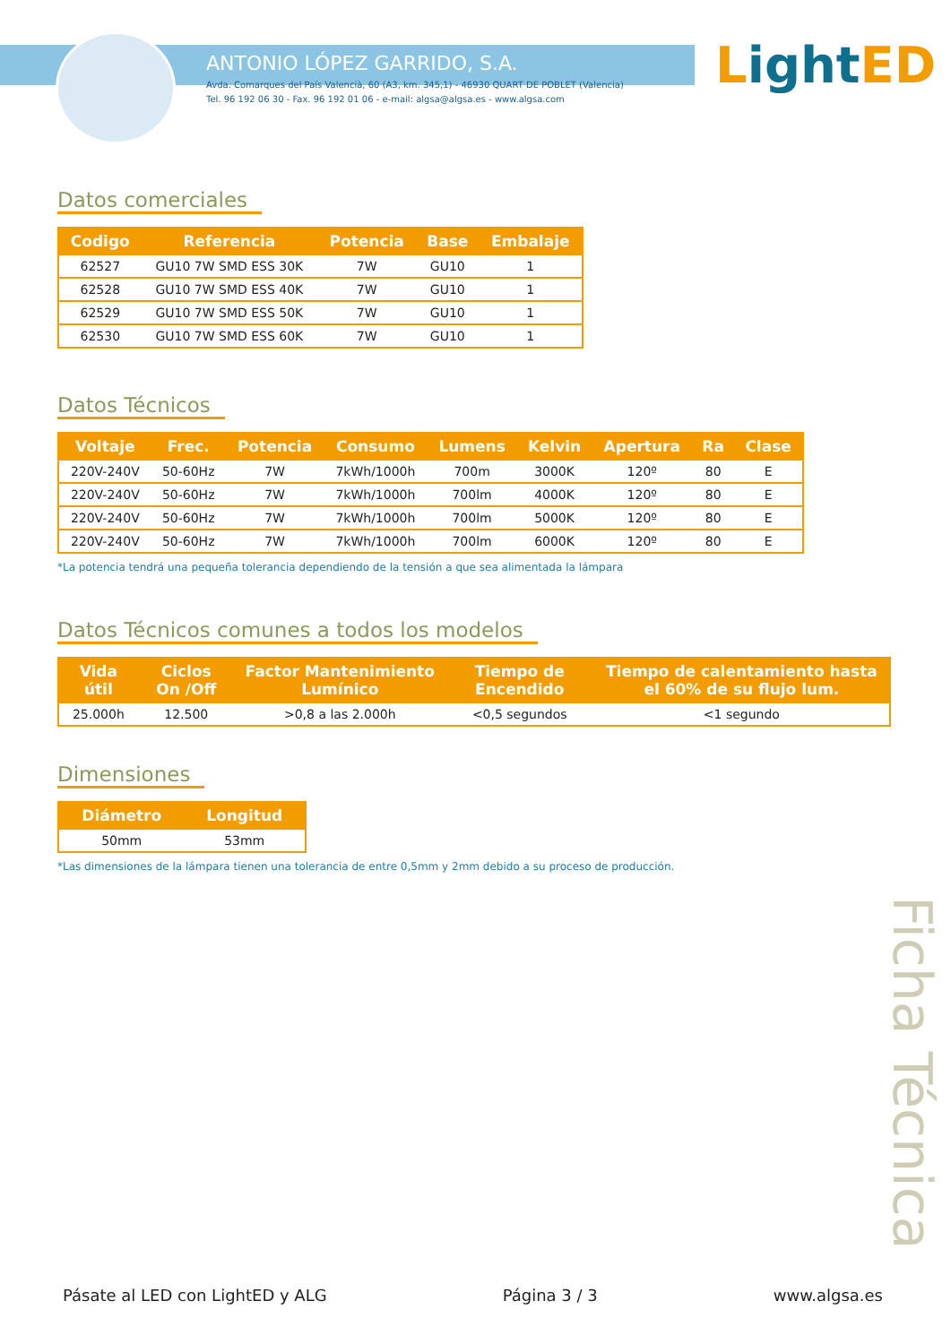ANTONIO LÓPEZ GARRIDO, S.A.
Avda. Comarques del País Valencià, 60 (A3, km. 345,1) - 46930 QUART DE POBLET (Valencia)
Tel. 96 192 06 30 - Fax. 96 192 01 06 - e-mail: algsa@algsa.es - www.algsa.com
Light ED
Datos comerciales
| Codigo | Referencia | Potencia | Base | Embalaje |
| --- | --- | --- | --- | --- |
| 62527 | GU10 7W SMD ESS 30K | 7W | GU10 | 1 |
| 62528 | GU10 7W SMD ESS 40K | 7W | GU10 | 1 |
| 62529 | GU10 7W SMD ESS 50K | 7W | GU10 | 1 |
| 62530 | GU10 7W SMD ESS 60K | 7W | GU10 | 1 |
Datos Técnicos
| Voltaje | Frec. | Potencia | Consumo | Lumens | Kelvin | Apertura | Ra | Clase |
| --- | --- | --- | --- | --- | --- | --- | --- | --- |
| 220V-240V | 50-60Hz | 7W | 7kWh/1000h | 700m | 3000K | 120º | 80 | E |
| 220V-240V | 50-60Hz | 7W | 7kWh/1000h | 700lm | 4000K | 120º | 80 | E |
| 220V-240V | 50-60Hz | 7W | 7kWh/1000h | 700lm | 5000K | 120º | 80 | E |
| 220V-240V | 50-60Hz | 7W | 7kWh/1000h | 700lm | 6000K | 120º | 80 | E |
*La potencia tendrá una pequeña tolerancia dependiendo de la tensión a que sea alimentada la lámpara
Datos Técnicos comunes a todos los modelos
| Vida útil | Ciclos On /Off | Factor Mantenimiento Lumínico | Tiempo de Encendido | Tiempo de calentamiento hasta el 60% de su flujo lum. |
| --- | --- | --- | --- | --- |
| 25.000h | 12.500 | >0,8 a las 2.000h | <0,5 segundos | <1 segundo |
Dimensiones
| Diámetro | Longitud |
| --- | --- |
| 50mm | 53mm |
*Las dimensiones de la lámpara tienen una tolerancia de entre 0,5mm y 2mm debido a su proceso de producción.
Ficha Técnica
Pásate al LED con LightED y ALG Página 3 / 3 www.algsa.es